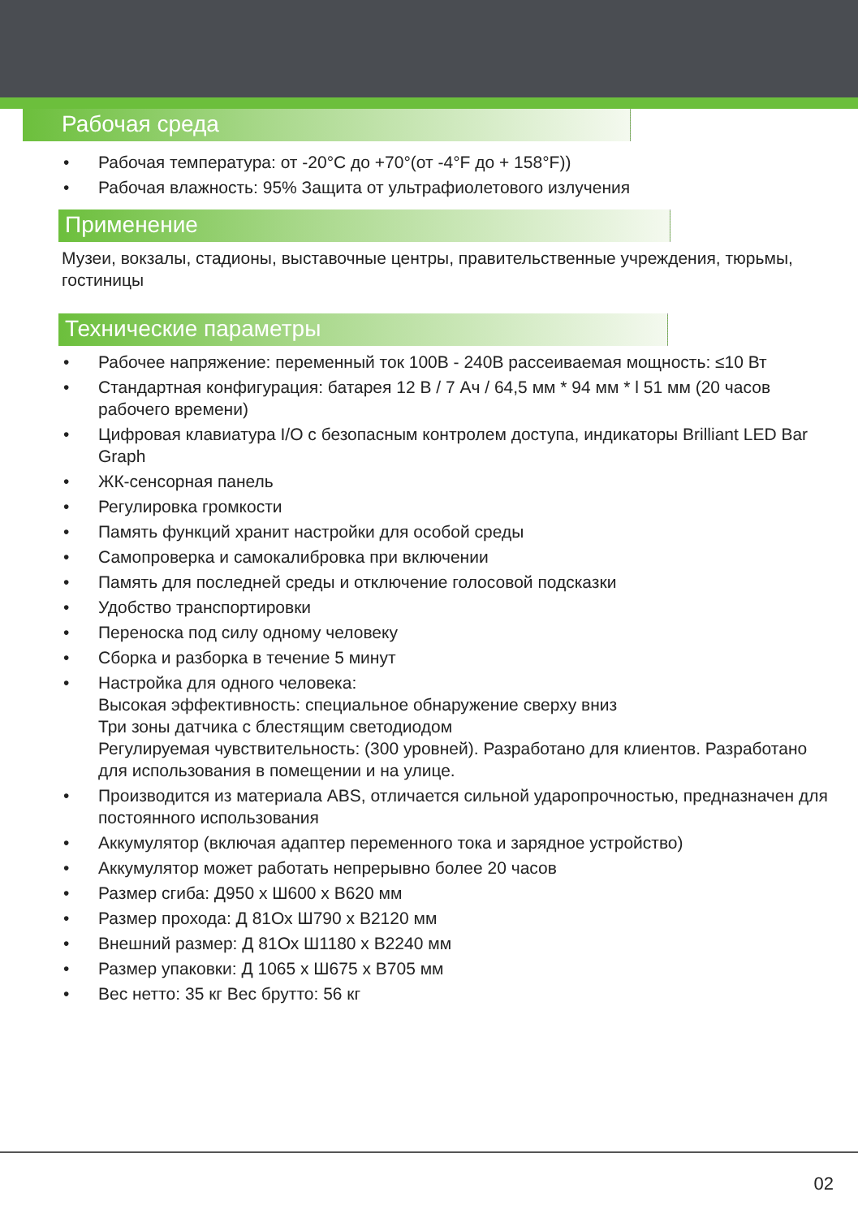Рабочая среда
• Рабочая температура: от -20°C до +70°(от -4°F до + 158°F))
• Рабочая влажность: 95% Защита от ультрафиолетового излучения
Применение
Музеи, вокзалы, стадионы, выставочные центры, правительственные учреждения, тюрьмы, гостиницы
Технические параметры
• Рабочее напряжение: переменный ток 100В - 240В рассеиваемая мощность: ≤10 Вт
• Стандартная конфигурация: батарея 12 В / 7 Ач / 64,5 мм * 94 мм * l 51 мм (20 часов рабочего времени)
• Цифровая клавиатура I/O с безопасным контролем доступа, индикаторы Brilliant LED Bar Graph
• ЖК-сенсорная панель
• Регулировка громкости
• Память функций хранит настройки для особой среды
• Самопроверка и самокалибровка при включении
• Память для последней среды и отключение голосовой подсказки
• Удобство транспортировки
• Переноска под силу одному человеку
• Сборка и разборка в течение 5 минут
• Настройка для одного человека:
Высокая эффективность: специальное обнаружение сверху вниз
Три зоны датчика с блестящим светодиодом
Регулируемая чувствительность: (300 уровней). Разработано для клиентов. Разработано для использования в помещении и на улице.
• Производится из материала ABS, отличается сильной ударопрочностью, предназначен для постоянного использования
• Аккумулятор (включая адаптер переменного тока и зарядное устройство)
• Аккумулятор может работать непрерывно более 20 часов
• Размер сгиба: Д950 x Ш600 x В620 мм
• Размер прохода: Д 81Ох Ш790 x В2120 мм
• Внешний размер: Д 81Ох Ш1180 x В2240 мм
• Размер упаковки: Д 1065 x Ш675 x В705 мм
• Вес нетто: 35 кг Вес брутто: 56 кг
02